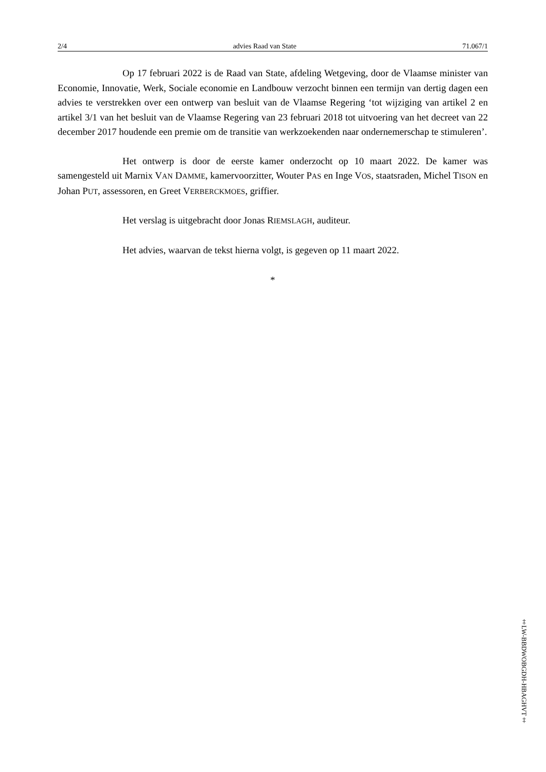2/4 advies Raad van State 71.067/1
Op 17 februari 2022 is de Raad van State, afdeling Wetgeving, door de Vlaamse minister van Economie, Innovatie, Werk, Sociale economie en Landbouw verzocht binnen een termijn van dertig dagen een advies te verstrekken over een ontwerp van besluit van de Vlaamse Regering ‘tot wijziging van artikel 2 en artikel 3/1 van het besluit van de Vlaamse Regering van 23 februari 2018 tot uitvoering van het decreet van 22 december 2017 houdende een premie om de transitie van werkzoekenden naar ondernemerschap te stimuleren’.
Het ontwerp is door de eerste kamer onderzocht op 10 maart 2022. De kamer was samengesteld uit Marnix VAN DAMME, kamervoorzitter, Wouter PAS en Inge VOS, staatsraden, Michel TISON en Johan PUT, assessoren, en Greet VERBERCKMOES, griffier.
Het verslag is uitgebracht door Jonas RIEMSLAGH, auditeur.
Het advies, waarvan de tekst hierna volgt, is gegeven op 11 maart 2022.
*
‡LW-BBDWOBGDH-HBAGHVT‡